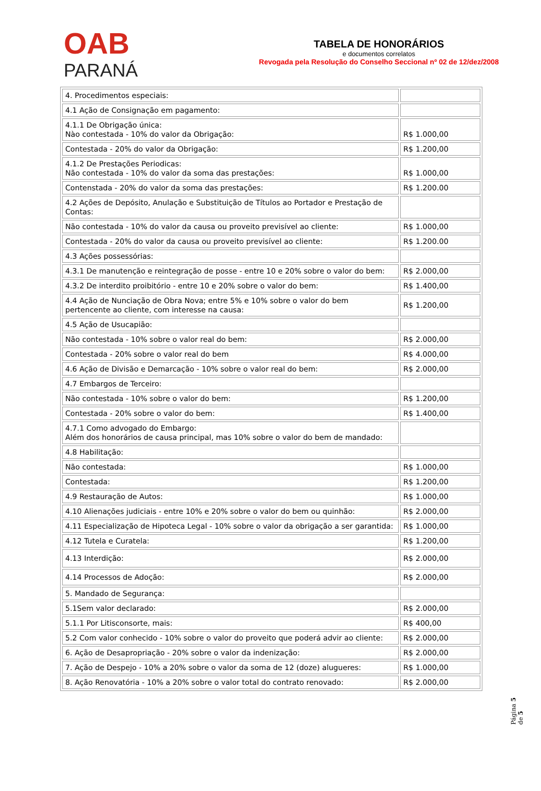OAB
PARANÁ
TABELA DE HONORÁRIOS
e documentos correlatos
Revogada pela Resolução do Conselho Seccional nº 02 de 12/dez/2008
| 4. Procedimentos especiais: | |
| 4.1 Ação de Consignação em pagamento: | |
| 4.1.1 De Obrigação única: Nào contestada - 10% do valor da Obrigação: | R$ 1.000,00 |
| Contestada - 20% do valor da Obrigação: | R$ 1.200,00 |
| 4.1.2 De Prestações Periodicas: Não contestada - 10% do valor da soma das prestações: | R$ 1.000,00 |
| Contenstada - 20% do valor da soma das prestações: | R$ 1.200.00 |
| 4.2 Ações de Depósito, Anulação e Substituição de Títulos ao Portador e Prestação de Contas: | |
| Não contestada - 10% do valor da causa ou proveito previsível ao cliente: | R$ 1.000,00 |
| Contestada - 20% do valor da causa ou proveito previsível ao cliente: | R$ 1.200.00 |
| 4.3 Ações possessórias: | |
| 4.3.1 De manutenção e reintegração de posse - entre 10 e 20% sobre o valor do bem: | R$ 2.000,00 |
| 4.3.2 De interdito proibitório - entre 10 e 20% sobre o valor do bem: | R$ 1.400,00 |
| 4.4 Ação de Nunciação de Obra Nova; entre 5% e 10% sobre o valor do bem pertencente ao cliente, com interesse na causa: | R$ 1.200,00 |
| 4.5 Ação de Usucapião: | |
| Não contestada - 10% sobre o valor real do bem: | R$ 2.000,00 |
| Contestada - 20% sobre o valor real do bem | R$ 4.000,00 |
| 4.6 Ação de Divisão e Demarcação - 10% sobre o valor real do bem: | R$ 2.000,00 |
| 4.7 Embargos de Terceiro: | |
| Não contestada - 10% sobre o valor do bem: | R$ 1.200,00 |
| Contestada - 20% sobre o valor do bem: | R$ 1.400,00 |
| 4.7.1 Como advogado do Embargo: Além dos honorários de causa principal, mas 10% sobre o valor do bem de mandado: | |
| 4.8 Habilitação: | |
| Não contestada: | R$ 1.000,00 |
| Contestada: | R$ 1.200,00 |
| 4.9 Restauração de Autos: | R$ 1.000,00 |
| 4.10 Alienações judiciais - entre 10% e 20% sobre o valor do bem ou quinhão: | R$ 2.000,00 |
| 4.11 Especialização de Hipoteca Legal - 10% sobre o valor da obrigação a ser garantida: | R$ 1.000,00 |
| 4.12 Tutela e Curatela: | R$ 1.200,00 |
| 4.13 Interdição: | R$ 2.000,00 |
| 4.14 Processos de Adoção: | R$ 2.000,00 |
| 5. Mandado de Segurança: | |
| 5.1Sem valor declarado: | R$ 2.000,00 |
| 5.1.1 Por Litisconsorte, mais: | R$ 400,00 |
| 5.2 Com valor conhecido - 10% sobre o valor do proveito que poderá advir ao cliente: | R$ 2.000,00 |
| 6. Ação de Desapropriação - 20% sobre o valor da indenização: | R$ 2.000,00 |
| 7. Ação de Despejo - 10% a 20% sobre o valor da soma de 12 (doze) alugueres: | R$ 1.000,00 |
| 8. Ação Renovatória - 10% a 20% sobre o valor total do contrato renovado: | R$ 2.000,00 |
Página 5 de 5